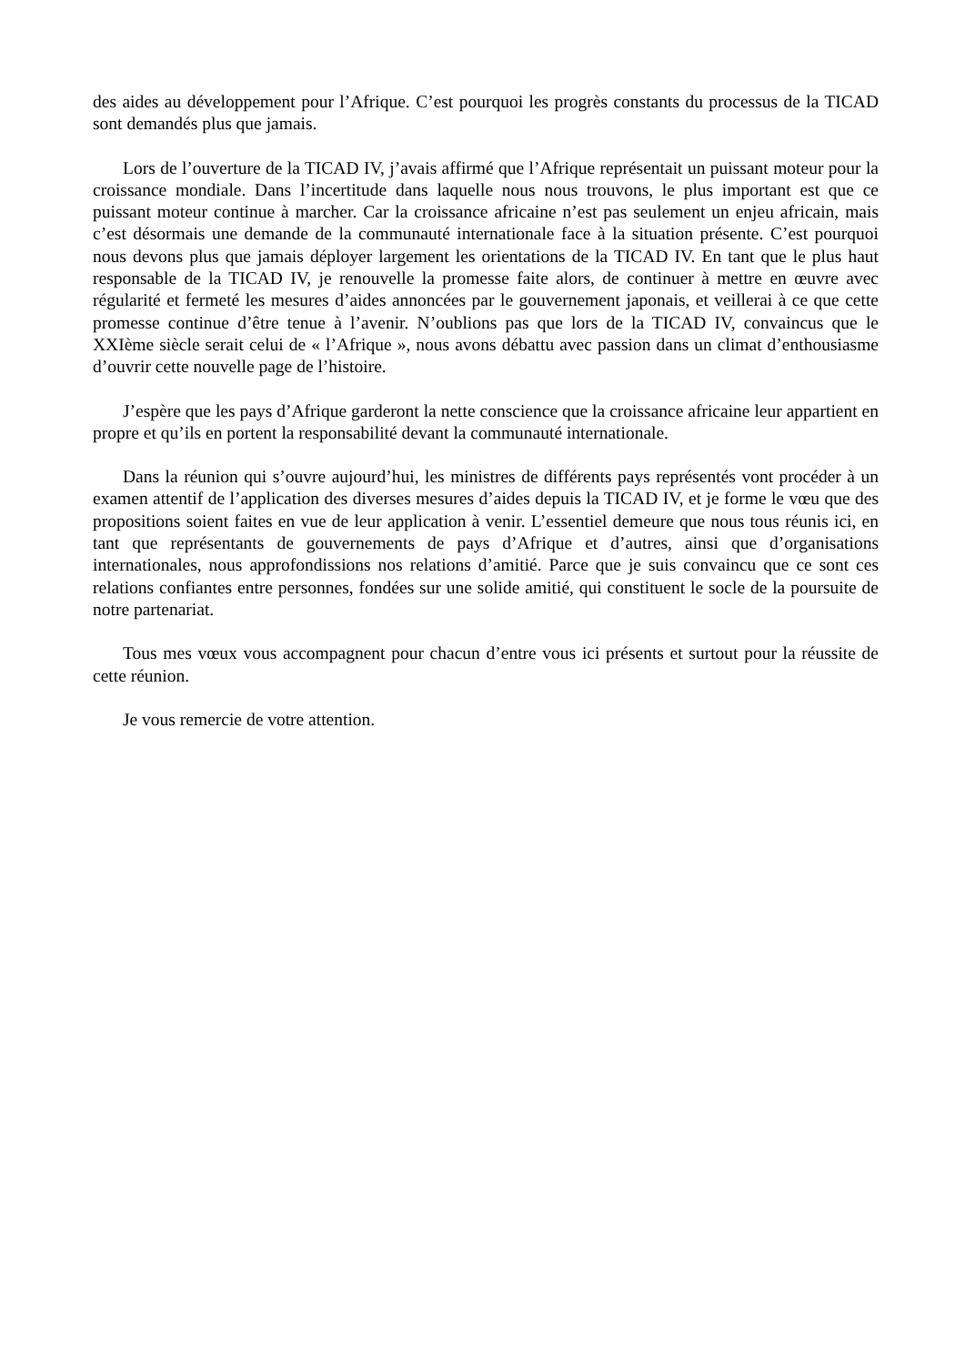des aides au développement pour l’Afrique. C’est pourquoi les progrès constants du processus de la TICAD sont demandés plus que jamais.
Lors de l’ouverture de la TICAD IV, j’avais affirmé que l’Afrique représentait un puissant moteur pour la croissance mondiale. Dans l’incertitude dans laquelle nous nous trouvons, le plus important est que ce puissant moteur continue à marcher. Car la croissance africaine n’est pas seulement un enjeu africain, mais c’est désormais une demande de la communauté internationale face à la situation présente. C’est pourquoi nous devons plus que jamais déployer largement les orientations de la TICAD IV. En tant que le plus haut responsable de la TICAD IV, je renouvelle la promesse faite alors, de continuer à mettre en œuvre avec régularité et fermeté les mesures d’aides annoncées par le gouvernement japonais, et veillerai à ce que cette promesse continue d’être tenue à l’avenir. N’oublions pas que lors de la TICAD IV, convaincus que le XXIème siècle serait celui de « l’Afrique », nous avons débattu avec passion dans un climat d’enthousiasme d’ouvrir cette nouvelle page de l’histoire.
J’espère que les pays d’Afrique garderont la nette conscience que la croissance africaine leur appartient en propre et qu’ils en portent la responsabilité devant la communauté internationale.
Dans la réunion qui s’ouvre aujourd’hui, les ministres de différents pays représentés vont procéder à un examen attentif de l’application des diverses mesures d’aides depuis la TICAD IV, et je forme le vœu que des propositions soient faites en vue de leur application à venir. L’essentiel demeure que nous tous réunis ici, en tant que représentants de gouvernements de pays d’Afrique et d’autres, ainsi que d’organisations internationales, nous approfondissions nos relations d’amitié. Parce que je suis convaincu que ce sont ces relations confiantes entre personnes, fondées sur une solide amitié, qui constituent le socle de la poursuite de notre partenariat.
Tous mes vœux vous accompagnent pour chacun d’entre vous ici présents et surtout pour la réussite de cette réunion.
Je vous remercie de votre attention.